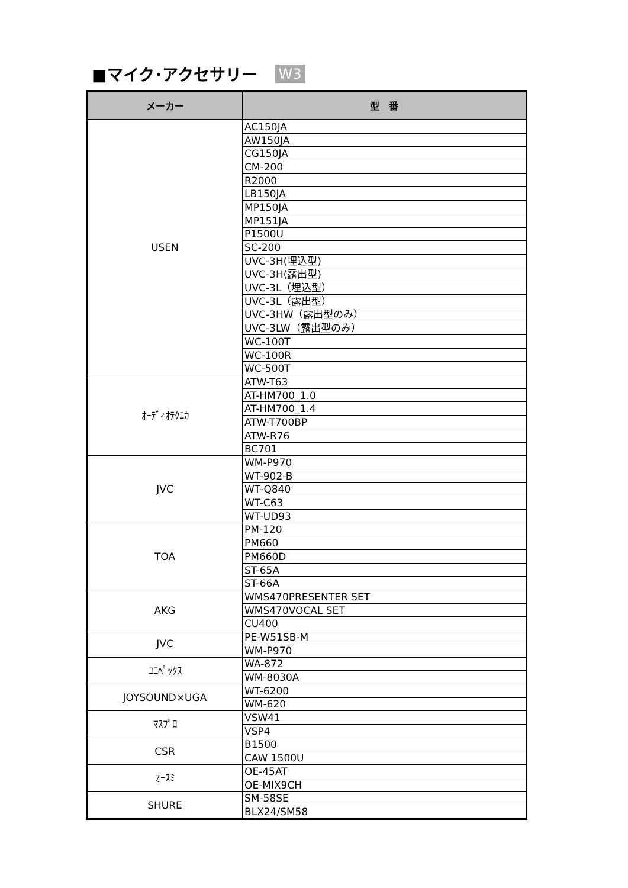■マイク･アクセサリー W3
| メーカー | 型 番 |
| --- | --- |
| USEN | AC150JA |
| | AW150JA |
| | CG150JA |
| | CM-200 |
| | R2000 |
| | LB150JA |
| | MP150JA |
| | MP151JA |
| | P1500U |
| | SC-200 |
| | UVC-3H(埋込型) |
| | UVC-3H(露出型) |
| | UVC-3L（埋込型） |
| | UVC-3L（露出型） |
| | UVC-3HW（露出型のみ） |
| | UVC-3LW（露出型のみ） |
| | WC-100T |
| | WC-100R |
| | WC-500T |
| ｵｰﾃﾞｨｵﾃｸﾆｶ | ATW-T63 |
| | AT-HM700_1.0 |
| | AT-HM700_1.4 |
| | ATW-T700BP |
| | ATW-R76 |
| | BC701 |
| JVC | WM-P970 |
| | WT-902-B |
| | WT-Q840 |
| | WT-C63 |
| | WT-UD93 |
| TOA | PM-120 |
| | PM660 |
| | PM660D |
| | ST-65A |
| | ST-66A |
| AKG | WMS470PRESENTER SET |
| | WMS470VOCAL SET |
| | CU400 |
| JVC | PE-W51SB-M |
| | WM-P970 |
| ﾕﾆﾍﾟｯｸｽ | WA-872 |
| | WM-8030A |
| JOYSOUND×UGA | WT-6200 |
| | WM-620 |
| ﾏｽﾌﾟﾛ | VSW41 |
| | VSP4 |
| CSR | B1500 |
| | CAW 1500U |
| ｵｰｽﾐ | OE-45AT |
| | OE-MIX9CH |
| SHURE | SM-58SE |
| | BLX24/SM58 |